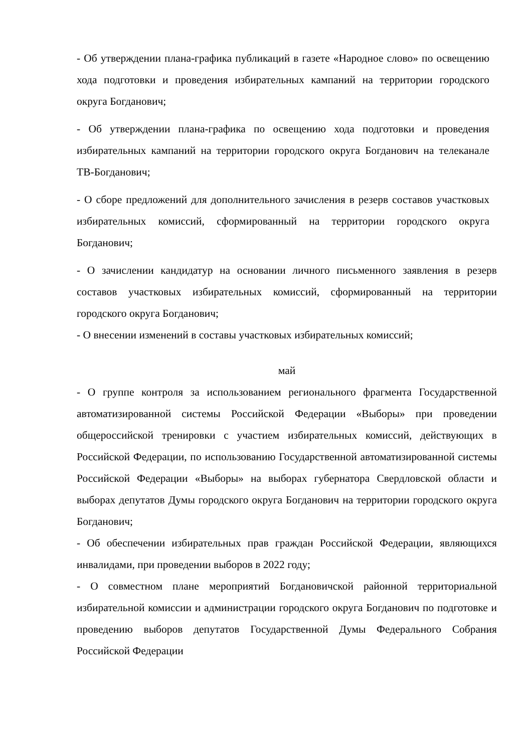- Об утверждении плана-графика публикаций в газете «Народное слово» по освещению хода подготовки и проведения избирательных кампаний на территории городского округа Богданович;
- Об утверждении плана-графика по освещению хода подготовки и проведения избирательных кампаний на территории городского округа Богданович на телеканале ТВ-Богданович;
- О сборе предложений для дополнительного зачисления в резерв составов участковых избирательных комиссий, сформированный на территории городского округа Богданович;
- О зачислении кандидатур на основании личного письменного заявления в резерв составов участковых избирательных комиссий, сформированный на территории городского округа Богданович;
- О внесении изменений в составы участковых избирательных комиссий;
май
- О группе контроля за использованием регионального фрагмента Государственной автоматизированной системы Российской Федерации «Выборы» при проведении общероссийской тренировки с участием избирательных комиссий, действующих в Российской Федерации, по использованию Государственной автоматизированной системы Российской Федерации «Выборы» на выборах губернатора Свердловской области и выборах депутатов Думы городского округа Богданович на территории городского округа Богданович;
- Об обеспечении избирательных прав граждан Российской Федерации, являющихся инвалидами, при проведении выборов в 2022 году;
- О совместном плане мероприятий Богдановичской районной территориальной избирательной комиссии и администрации городского округа Богданович по подготовке и проведению выборов депутатов Государственной Думы Федерального Собрания Российской Федерации